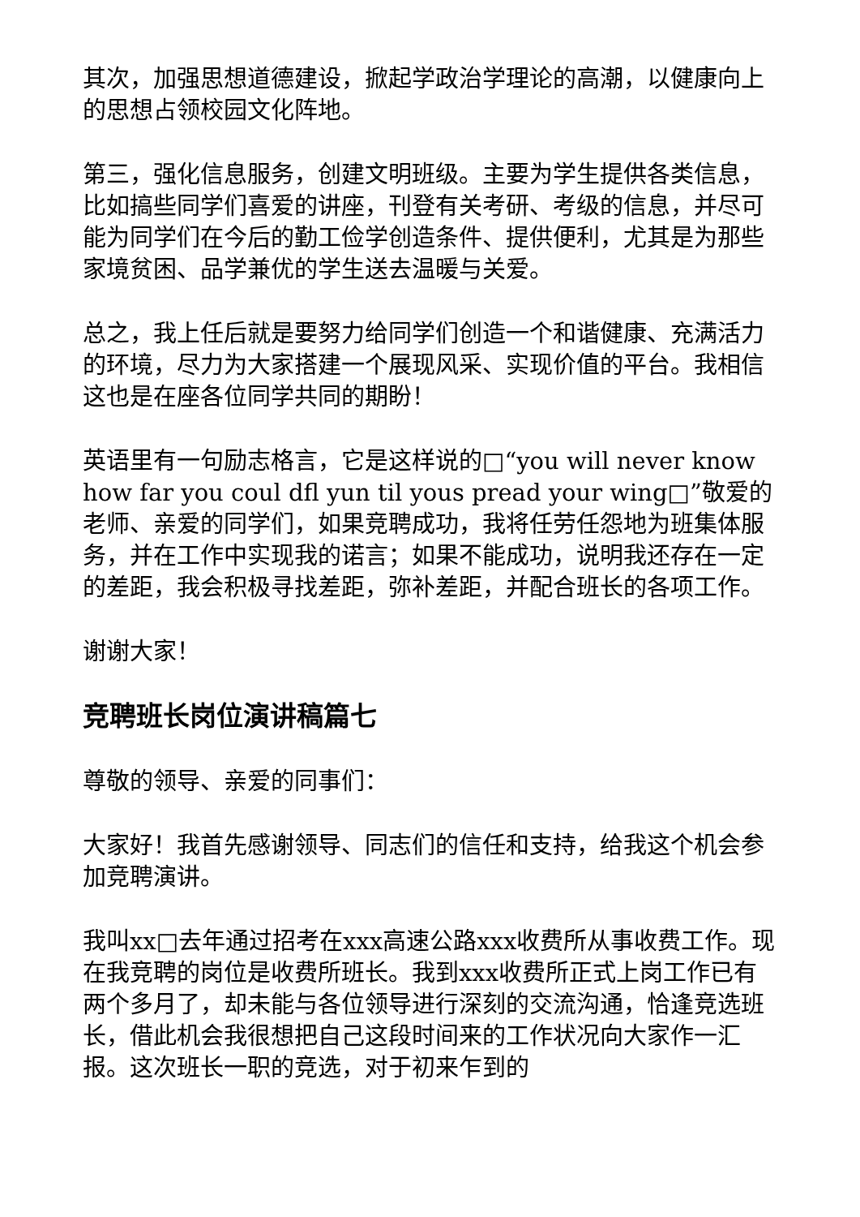其次，加强思想道德建设，掀起学政治学理论的高潮，以健康向上的思想占领校园文化阵地。
第三，强化信息服务，创建文明班级。主要为学生提供各类信息，比如搞些同学们喜爱的讲座，刊登有关考研、考级的信息，并尽可能为同学们在今后的勤工俭学创造条件、提供便利，尤其是为那些家境贫困、品学兼优的学生送去温暖与关爱。
总之，我上任后就是要努力给同学们创造一个和谐健康、充满活力的环境，尽力为大家搭建一个展现风采、实现价值的平台。我相信这也是在座各位同学共同的期盼！
英语里有一句励志格言，它是这样说的□“you will never know how far you coul dfl yun til yous pread your wing□”敬爱的老师、亲爱的同学们，如果竞聘成功，我将任劳任怨地为班集体服务，并在工作中实现我的诺言；如果不能成功，说明我还存在一定的差距，我会积极寻找差距，弥补差距，并配合班长的各项工作。
谢谢大家！
竞聘班长岗位演讲稿篇七
尊敬的领导、亲爱的同事们：
大家好！我首先感谢领导、同志们的信任和支持，给我这个机会参加竞聘演讲。
我叫xx□去年通过招考在xxx高速公路xxx收费所从事收费工作。现在我竞聘的岗位是收费所班长。我到xxx收费所正式上岗工作已有两个多月了，却未能与各位领导进行深刻的交流沟通，恰逢竞选班长，借此机会我很想把自己这段时间来的工作状况向大家作一汇报。这次班长一职的竞选，对于初来乍到的